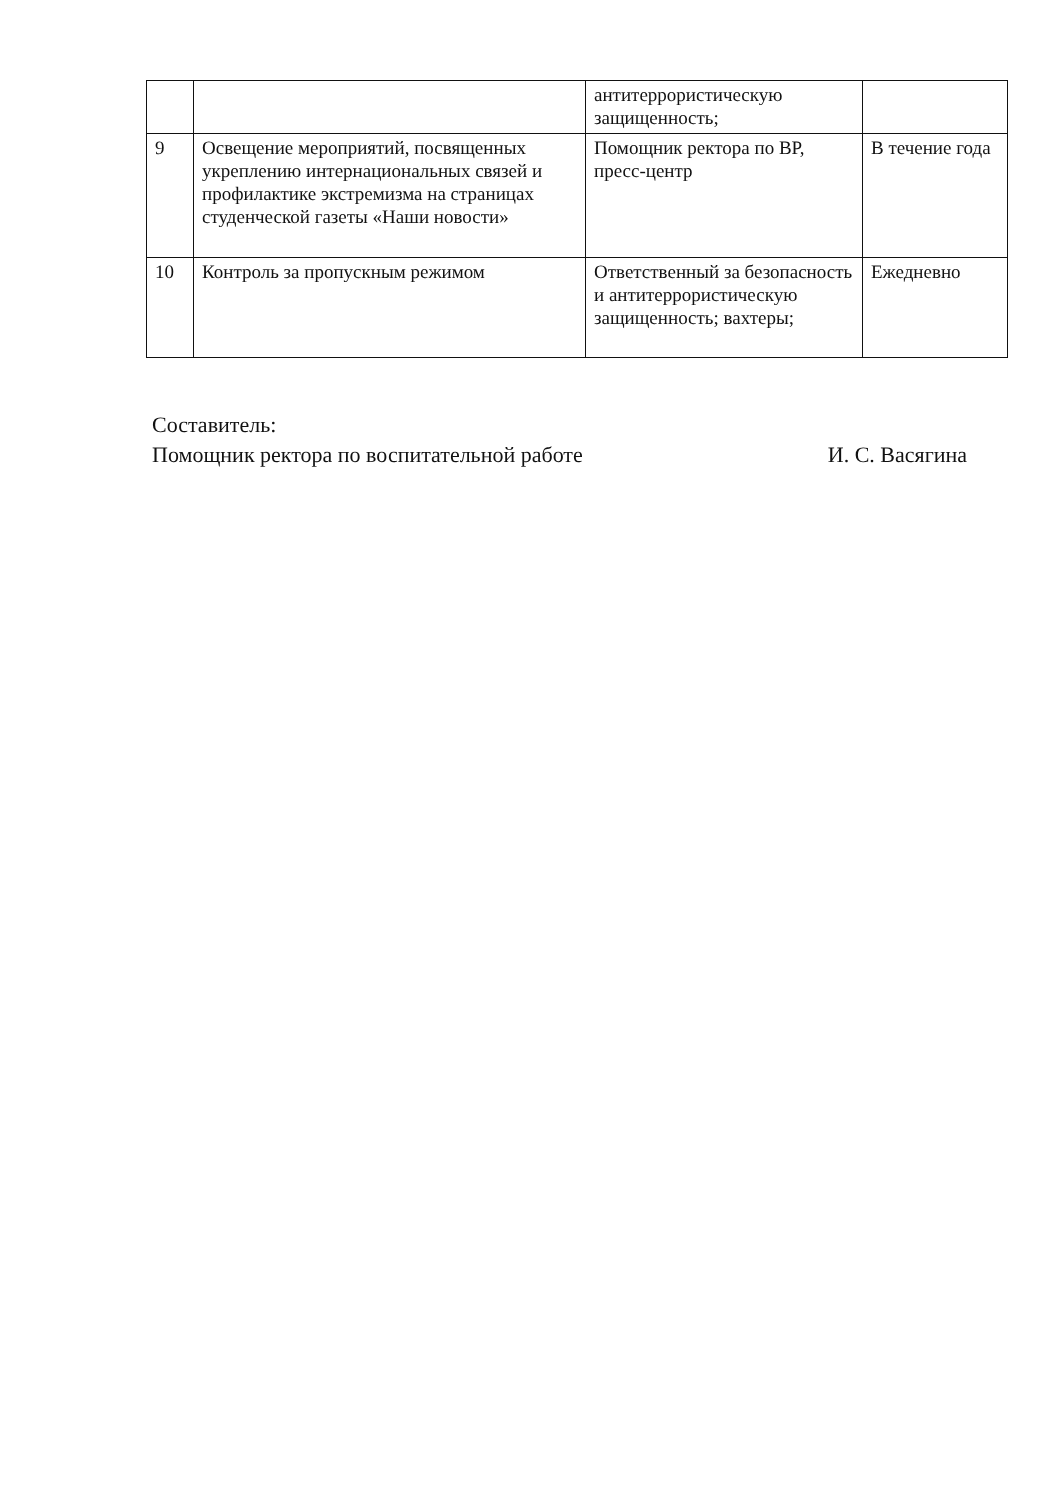| | | антитеррористическую защищенность; | |
| 9 | Освещение мероприятий, посвященных укреплению интернациональных связей и профилактике экстремизма на страницах студенческой газеты «Наши новости» | Помощник ректора по ВР, пресс-центр | В течение года |
| 10 | Контроль за пропускным режимом | Ответственный за безопасность и антитеррористическую защищенность; вахтеры; | Ежедневно |
Составитель:
Помощник ректора по воспитательной работе И. С. Васягина